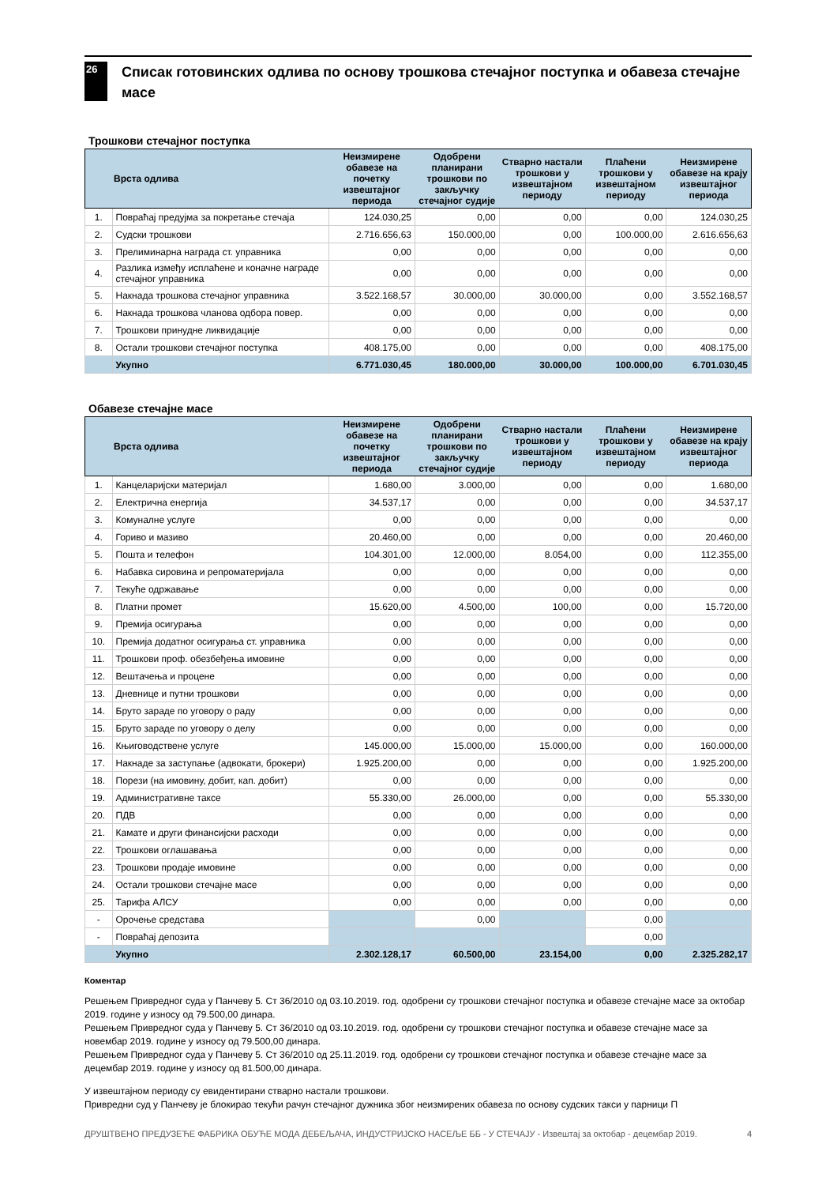26
Списак готовинских одлива по основу трошкова стечајног поступка и обавеза стечајне масе
Трошкови стечајног поступка
| | Врста одлива | Неизмирене обавезе на почетку извештајног периода | Одобрени планирани трошкови по закључку стечајног судије | Стварно настали трошкови у извештајном периоду | Плаћени трошкови у извештајном периоду | Неизмирене обавезе на крају извештајног периода |
| --- | --- | --- | --- | --- | --- | --- |
| 1. | Повраћај предујма за покретање стечаја | 124.030,25 | 0,00 | 0,00 | 0,00 | 124.030,25 |
| 2. | Судски трошкови | 2.716.656,63 | 150.000,00 | 0,00 | 100.000,00 | 2.616.656,63 |
| 3. | Прелиминарна награда ст. управника | 0,00 | 0,00 | 0,00 | 0,00 | 0,00 |
| 4. | Разлика између исплаћене и коначне награде стечајног управника | 0,00 | 0,00 | 0,00 | 0,00 | 0,00 |
| 5. | Накнада трошкова стечајног управника | 3.522.168,57 | 30.000,00 | 30.000,00 | 0,00 | 3.552.168,57 |
| 6. | Накнада трошкова чланова одбора повер. | 0,00 | 0,00 | 0,00 | 0,00 | 0,00 |
| 7. | Трошкови принудне ликвидације | 0,00 | 0,00 | 0,00 | 0,00 | 0,00 |
| 8. | Остали трошкови стечајног поступка | 408.175,00 | 0,00 | 0,00 | 0,00 | 408.175,00 |
| | Укупно | 6.771.030,45 | 180.000,00 | 30.000,00 | 100.000,00 | 6.701.030,45 |
Обавезе стечајне масе
| | Врста одлива | Неизмирене обавезе на почетку извештајног периода | Одобрени планирани трошкови по закључку стечајног судије | Стварно настали трошкови у извештајном периоду | Плаћени трошкови у извештајном периоду | Неизмирене обавезе на крају извештајног периода |
| --- | --- | --- | --- | --- | --- | --- |
| 1. | Канцеларијски материјал | 1.680,00 | 3.000,00 | 0,00 | 0,00 | 1.680,00 |
| 2. | Електрична енергија | 34.537,17 | 0,00 | 0,00 | 0,00 | 34.537,17 |
| 3. | Комуналне услуге | 0,00 | 0,00 | 0,00 | 0,00 | 0,00 |
| 4. | Гориво и мазиво | 20.460,00 | 0,00 | 0,00 | 0,00 | 20.460,00 |
| 5. | Пошта и телефон | 104.301,00 | 12.000,00 | 8.054,00 | 0,00 | 112.355,00 |
| 6. | Набавка сировина и репроматеријала | 0,00 | 0,00 | 0,00 | 0,00 | 0,00 |
| 7. | Текуће одржавање | 0,00 | 0,00 | 0,00 | 0,00 | 0,00 |
| 8. | Платни промет | 15.620,00 | 4.500,00 | 100,00 | 0,00 | 15.720,00 |
| 9. | Премија осигурања | 0,00 | 0,00 | 0,00 | 0,00 | 0,00 |
| 10. | Премија додатног осигурања ст. управника | 0,00 | 0,00 | 0,00 | 0,00 | 0,00 |
| 11. | Трошкови проф. обезбеђења имовине | 0,00 | 0,00 | 0,00 | 0,00 | 0,00 |
| 12. | Вештачења и процене | 0,00 | 0,00 | 0,00 | 0,00 | 0,00 |
| 13. | Дневнице и путни трошкови | 0,00 | 0,00 | 0,00 | 0,00 | 0,00 |
| 14. | Бруто зараде по уговору о раду | 0,00 | 0,00 | 0,00 | 0,00 | 0,00 |
| 15. | Бруто зараде по уговору о делу | 0,00 | 0,00 | 0,00 | 0,00 | 0,00 |
| 16. | Књиговодствене услуге | 145.000,00 | 15.000,00 | 15.000,00 | 0,00 | 160.000,00 |
| 17. | Накнаде за заступање (адвокати, брокери) | 1.925.200,00 | 0,00 | 0,00 | 0,00 | 1.925.200,00 |
| 18. | Порези (на имовину, добит, кап. добит) | 0,00 | 0,00 | 0,00 | 0,00 | 0,00 |
| 19. | Административне таксе | 55.330,00 | 26.000,00 | 0,00 | 0,00 | 55.330,00 |
| 20. | ПДВ | 0,00 | 0,00 | 0,00 | 0,00 | 0,00 |
| 21. | Камате и други финансијски расходи | 0,00 | 0,00 | 0,00 | 0,00 | 0,00 |
| 22. | Трошкови оглашавања | 0,00 | 0,00 | 0,00 | 0,00 | 0,00 |
| 23. | Трошкови продаје имовине | 0,00 | 0,00 | 0,00 | 0,00 | 0,00 |
| 24. | Остали трошкови стечајне масе | 0,00 | 0,00 | 0,00 | 0,00 | 0,00 |
| 25. | Тарифа АЛСУ | 0,00 | 0,00 | 0,00 | 0,00 | 0,00 |
| - | Орочење средстава | | 0,00 | | 0,00 | |
| - | Повраћај депозита | | | | 0,00 | |
| | Укупно | 2.302.128,17 | 60.500,00 | 23.154,00 | 0,00 | 2.325.282,17 |
Коментар
Решењем Привредног суда у Панчеву 5. Ст 36/2010 од 03.10.2019. год. одобрени су трошкови стечајног поступка и обавезе стечајне масе за октобар 2019. године у износу од 79.500,00 динара.
Решењем Привредног суда у Панчеву 5. Ст 36/2010 од 03.10.2019. год. одобрени су трошкови стечајног поступка и обавезе стечајне масе за новембар 2019. године у износу од 79.500,00 динара.
Решењем Привредног суда у Панчеву 5. Ст 36/2010 од 25.11.2019. год. одобрени су трошкови стечајног поступка и обавезе стечајне масе за децембар 2019. године у износу од 81.500,00 динара.
У извештајном периоду су евидентирани стварно настали трошкови.
Привредни суд у Панчеву је блокирао текући рачун стечајног дужника због неизмирених обавеза по основу судских такси у парници П
ДРУШТВЕНО ПРЕДУЗЕЋЕ ФАБРИКА ОБУЋЕ МОДА ДЕБЕЉАЧА, ИНДУСТРИЈСКО НАСЕЉЕ ББ - У СТЕЧАЈУ - Извештај за октобар - децембар 2019. 4